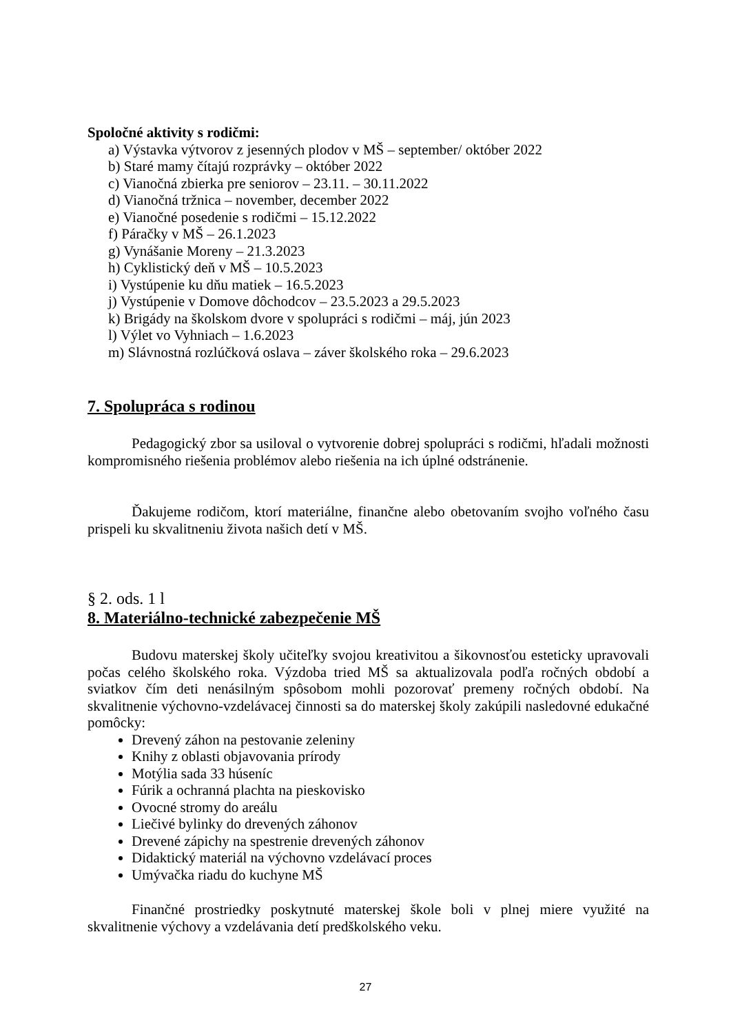Spoločné aktivity s rodičmi:
a) Výstavka výtvorov z jesenných plodov v MŠ – september/ október 2022
b) Staré mamy čítajú rozprávky – október 2022
c) Vianočná zbierka pre seniorov – 23.11. – 30.11.2022
d) Vianočná tržnica – november, december 2022
e) Vianočné posedenie s rodičmi – 15.12.2022
f) Páračky v MŠ – 26.1.2023
g) Vynášanie Moreny – 21.3.2023
h) Cyklistický deň v MŠ – 10.5.2023
i) Vystúpenie ku dňu matiek – 16.5.2023
j) Vystúpenie v Domove dôchodcov – 23.5.2023 a 29.5.2023
k) Brigády na školskom dvore v spolupráci s rodičmi – máj, jún 2023
l) Výlet vo Vyhniach – 1.6.2023
m) Slávnostná rozlúčková oslava – záver školského roka – 29.6.2023
7. Spolupráca s rodinou
Pedagogický zbor sa usiloval o vytvorenie dobrej spolupráci s rodičmi, hľadali možnosti kompromisného riešenia problémov alebo riešenia na ich úplné odstránenie.
Ďakujeme rodičom, ktorí materiálne, finančne alebo obetovaním svojho voľného času prispeli ku skvalitneniu života našich detí v MŠ.
§ 2. ods. 1 l
8. Materiálno-technické zabezpečenie MŠ
Budovu materskej školy učiteľky svojou kreativitou a šikovnosťou esteticky upravovali počas celého školského roka. Výzdoba tried MŠ sa aktualizovala podľa ročných období a sviatkov čím deti nenásilným spôsobom mohli pozorovať premeny ročných období. Na skvalitnenie výchovno-vzdelávacej činnosti sa do materskej školy zakúpili nasledovné edukačné pomôcky:
Drevený záhon na pestovanie zeleniny
Knihy z oblasti objavovania prírody
Motýlia sada 33 húseníc
Fúrik a ochranná plachta na pieskovisko
Ovocné stromy do areálu
Liečivé bylinky do drevených záhonov
Drevené zápichy na spestrenie drevených záhonov
Didaktický materiál na výchovno vzdelávací proces
Umývačka riadu do kuchyne MŠ
Finančné prostriedky poskytnuté materskej škole boli v plnej miere využité na skvalitnenie výchovy a vzdelávania detí predškolského veku.
27